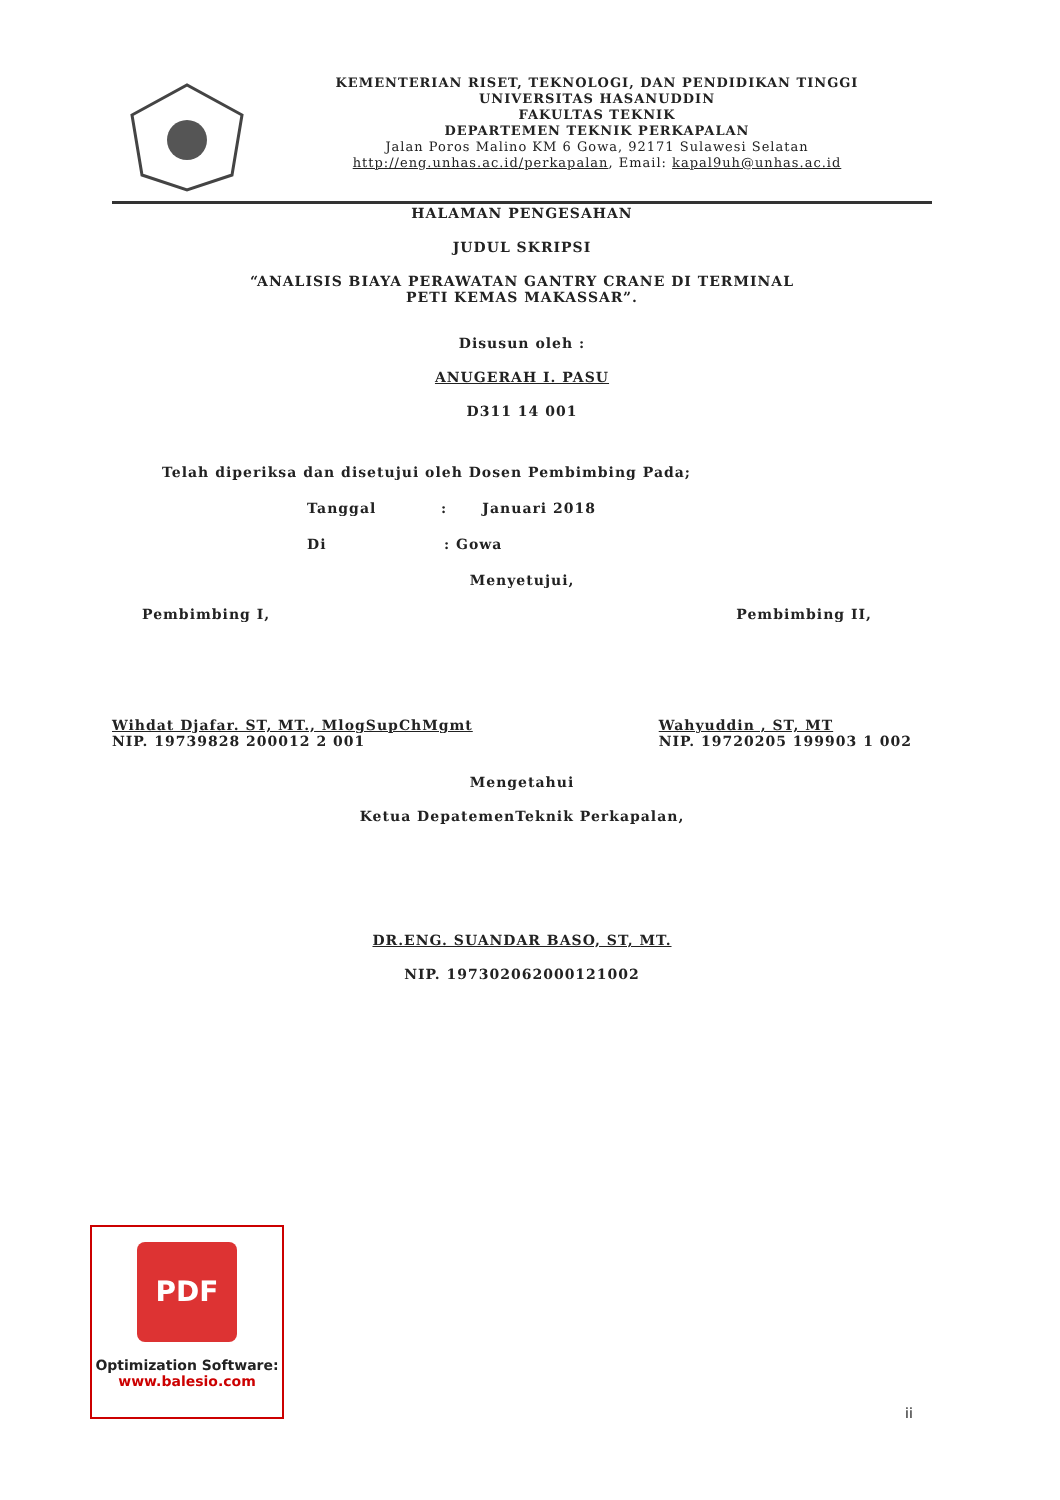KEMENTERIAN RISET, TEKNOLOGI, DAN PENDIDIKAN TINGGI
UNIVERSITAS HASANUDDIN
FAKULTAS TEKNIK
DEPARTEMEN TEKNIK PERKAPALAN
Jalan Poros Malino KM 6 Gowa, 92171 Sulawesi Selatan
http://eng.unhas.ac.id/perkapalan, Email: kapal9uh@unhas.ac.id
HALAMAN PENGESAHAN
JUDUL SKRIPSI
“ANALISIS BIAYA PERAWATAN GANTRY CRANE DI TERMINAL
PETI KEMAS MAKASSAR”.
Disusun oleh :
ANUGERAH I. PASU
D311 14 001
Telah diperiksa dan disetujui oleh Dosen Pembimbing Pada;
Tanggal : Januari 2018
Di : Gowa
Menyetujui,
Pembimbing I, Pembimbing II,
Wihdat Djafar. ST, MT., MlogSupChMgmt
NIP. 19739828 200012 2 001
Wahyuddin , ST, MT
NIP. 19720205 199903 1 002
Mengetahui
Ketua DepatemenTeknik Perkapalan,
DR.ENG. SUANDAR BASO, ST, MT.
NIP. 197302062000121002
PDF
Optimization Software:
www.balesio.com
ii